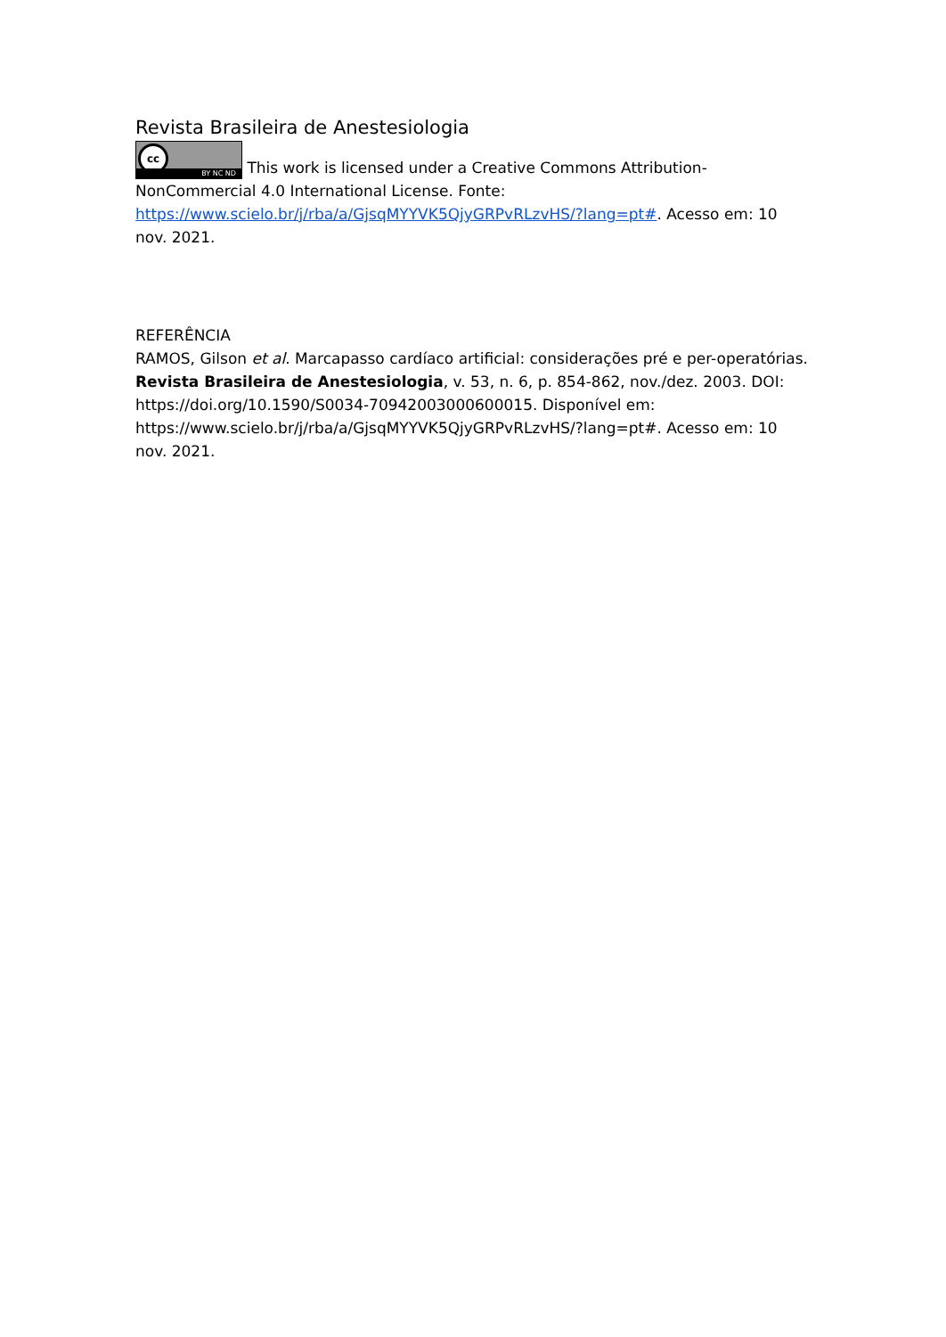Revista Brasileira de Anestesiologia
cc BY NC ND This work is licensed under a Creative Commons Attribution-NonCommercial 4.0 International License. Fonte: https://www.scielo.br/j/rba/a/GjsqMYYVK5QjyGRPvRLzvHS/?lang=pt#. Acesso em: 10 nov. 2021.
REFERÊNCIA
RAMOS, Gilson et al. Marcapasso cardíaco artificial: considerações pré e per-operatórias. Revista Brasileira de Anestesiologia, v. 53, n. 6, p. 854-862, nov./dez. 2003. DOI: https://doi.org/10.1590/S0034-70942003000600015. Disponível em: https://www.scielo.br/j/rba/a/GjsqMYYVK5QjyGRPvRLzvHS/?lang=pt#. Acesso em: 10 nov. 2021.